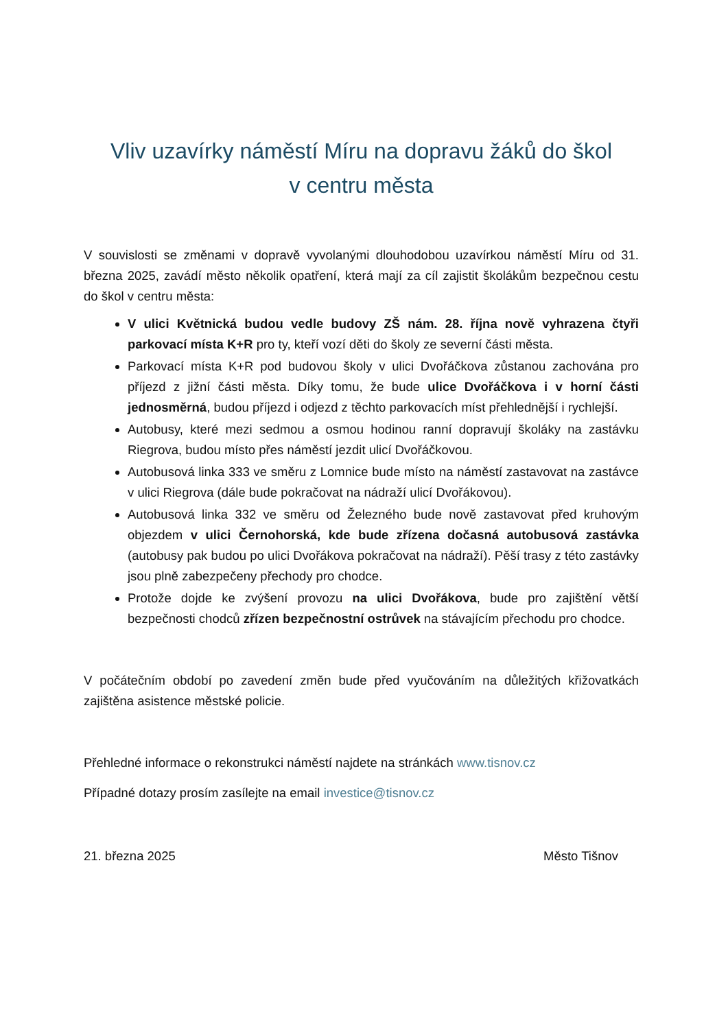Vliv uzavírky náměstí Míru na dopravu žáků do škol
v centru města
V souvislosti se změnami v dopravě vyvolanými dlouhodobou uzavírkou náměstí Míru od 31. března 2025, zavádí město několik opatření, která mají za cíl zajistit školákům bezpečnou cestu do škol v centru města:
V ulici Květnická budou vedle budovy ZŠ nám. 28. října nově vyhrazena čtyři parkovací místa K+R pro ty, kteří vozí děti do školy ze severní části města.
Parkovací místa K+R pod budovou školy v ulici Dvořáčkova zůstanou zachována pro příjezd z jižní části města. Díky tomu, že bude ulice Dvořáčkova i v horní části jednosměrná, budou příjezd i odjezd z těchto parkovacích míst přehlednější i rychlejší.
Autobusy, které mezi sedmou a osmou hodinou ranní dopravují školáky na zastávku Riegrova, budou místo přes náměstí jezdit ulicí Dvořáčkovou.
Autobusová linka 333 ve směru z Lomnice bude místo na náměstí zastavovat na zastávce v ulici Riegrova (dále bude pokračovat na nádraží ulicí Dvořákovou).
Autobusová linka 332 ve směru od Železného bude nově zastavovat před kruhovým objezdem v ulici Černohorská, kde bude zřízena dočasná autobusová zastávka (autobusy pak budou po ulici Dvořákova pokračovat na nádraží). Pěší trasy z této zastávky jsou plně zabezpečeny přechody pro chodce.
Protože dojde ke zvýšení provozu na ulici Dvořákova, bude pro zajištění větší bezpečnosti chodců zřízen bezpečnostní ostrůvek na stávajícím přechodu pro chodce.
V počátečním období po zavedení změn bude před vyučováním na důležitých křižovatkách zajištěna asistence městské policie.
Přehledné informace o rekonstrukci náměstí najdete na stránkách www.tisnov.cz
Případné dotazy prosím zasílejte na email investice@tisnov.cz
21. března 2025 Město Tišnov